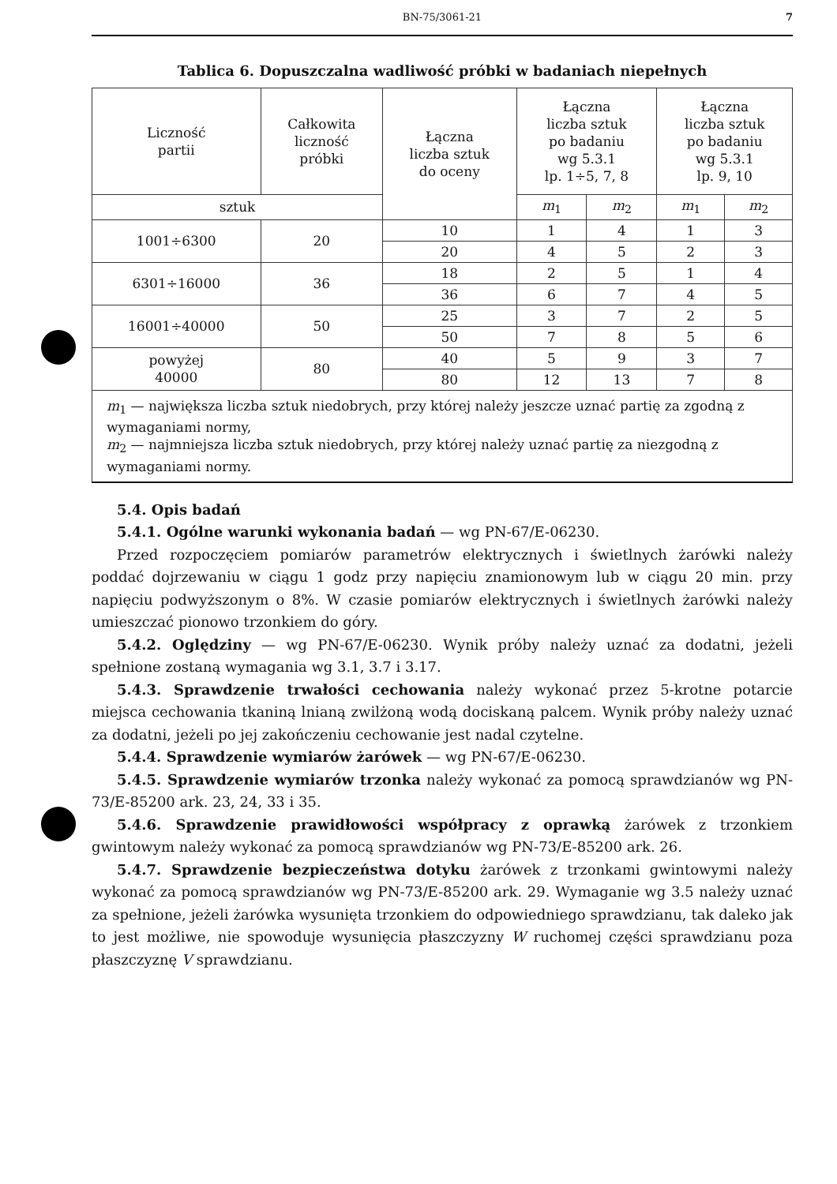BN-75/3061-21 7
Tablica 6. Dopuszczalna wadliwość próbki w badaniach niepełnych
| Liczność partii | Całkowita liczność próbki | Łączna liczba sztuk do oceny | Łączna liczba sztuk po badaniu wg 5.3.1 lp. 1÷5, 7, 8 | | Łączna liczba sztuk po badaniu wg 5.3.1 lp. 9, 10 | |
| --- | --- | --- | --- | --- | --- | --- |
| sztuk | | | m<sub>1</sub> | m<sub>2</sub> | m<sub>1</sub> | m<sub>2</sub> |
| 1001÷6300 | 20 | 10 | 1 | 4 | 1 | 3 |
| | | 20 | 4 | 5 | 2 | 3 |
| 6301÷16000 | 36 | 18 | 2 | 5 | 1 | 4 |
| | | 36 | 6 | 7 | 4 | 5 |
| 16001÷40000 | 50 | 25 | 3 | 7 | 2 | 5 |
| | | 50 | 7 | 8 | 5 | 6 |
| powyżej 40000 | 80 | 40 | 5 | 9 | 3 | 7 |
| | | 80 | 12 | 13 | 7 | 8 |
| m<sub>1</sub> — największa liczba sztuk niedobrych, przy której należy jeszcze uznać partię za zgodną z wymaganiami normy, m<sub>2</sub> — najmniejsza liczba sztuk niedobrych, przy której należy uznać partię za niezgodną z wymaganiami normy. | | | | | | |
5.4. Opis badań
5.4.1. Ogólne warunki wykonania badań — wg PN-67/E-06230.
Przed rozpoczęciem pomiarów parametrów elektrycznych i świetlnych żarówki należy poddać dojrzewaniu w ciągu 1 godz przy napięciu znamionowym lub w ciągu 20 min. przy napięciu podwyższonym o 8%. W czasie pomiarów elektrycznych i świetlnych żarówki należy umieszczać pionowo trzonkiem do góry.
5.4.2. Oględziny — wg PN-67/E-06230. Wynik próby należy uznać za dodatni, jeżeli spełnione zostaną wymagania wg 3.1, 3.7 i 3.17.
5.4.3. Sprawdzenie trwałości cechowania należy wykonać przez 5-krotne potarcie miejsca cechowania tkaniną lnianą zwilżoną wodą dociskaną palcem. Wynik próby należy uznać za dodatni, jeżeli po jej zakończeniu cechowanie jest nadal czytelne.
5.4.4. Sprawdzenie wymiarów żarówek — wg PN-67/E-06230.
5.4.5. Sprawdzenie wymiarów trzonka należy wykonać za pomocą sprawdzianów wg PN-73/E-85200 ark. 23, 24, 33 i 35.
5.4.6. Sprawdzenie prawidłowości współpracy z oprawką żarówek z trzonkiem gwintowym należy wykonać za pomocą sprawdzianów wg PN-73/E-85200 ark. 26.
5.4.7. Sprawdzenie bezpieczeństwa dotyku żarówek z trzonkami gwintowymi należy wykonać za pomocą sprawdzianów wg PN-73/E-85200 ark. 29. Wymaganie wg 3.5 należy uznać za spełnione, jeżeli żarówka wysunięta trzonkiem do odpowiedniego sprawdzianu, tak daleko jak to jest możliwe, nie spowoduje wysunięcia płaszczyzny W ruchomej części sprawdzianu poza płaszczyznę V sprawdzianu.